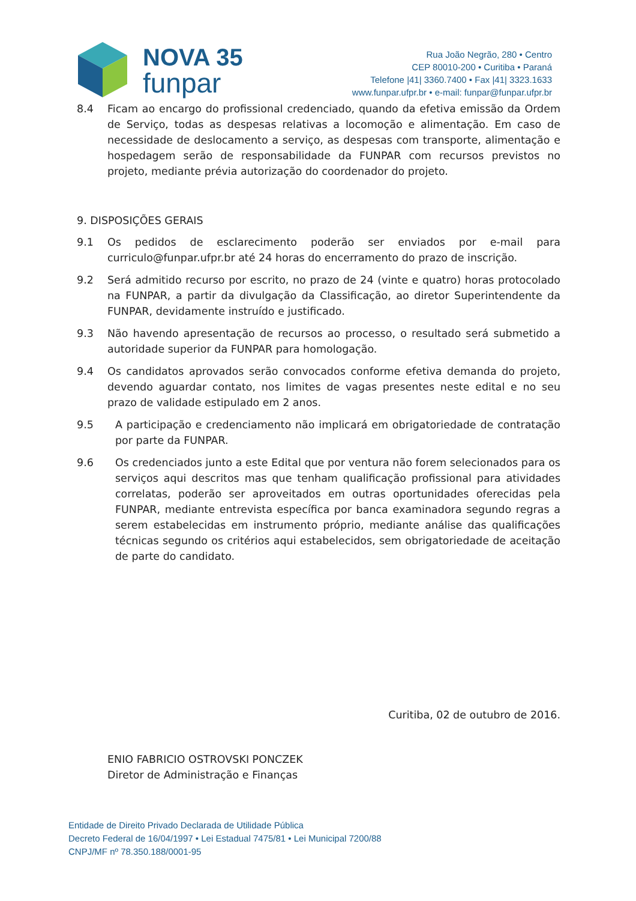NOVA 35
funpar
Rua João Negrão, 280 • Centro
CEP 80010-200 • Curitiba • Paraná
Telefone |41| 3360.7400 • Fax |41| 3323.1633
www.funpar.ufpr.br • e-mail: funpar@funpar.ufpr.br
8.4 Ficam ao encargo do profissional credenciado, quando da efetiva emissão da Ordem de Serviço, todas as despesas relativas a locomoção e alimentação. Em caso de necessidade de deslocamento a serviço, as despesas com transporte, alimentação e hospedagem serão de responsabilidade da FUNPAR com recursos previstos no projeto, mediante prévia autorização do coordenador do projeto.
9. DISPOSIÇÕES GERAIS
9.1 Os pedidos de esclarecimento poderão ser enviados por e-mail para curriculo@funpar.ufpr.br até 24 horas do encerramento do prazo de inscrição.
9.2 Será admitido recurso por escrito, no prazo de 24 (vinte e quatro) horas protocolado na FUNPAR, a partir da divulgação da Classificação, ao diretor Superintendente da FUNPAR, devidamente instruído e justificado.
9.3 Não havendo apresentação de recursos ao processo, o resultado será submetido a autoridade superior da FUNPAR para homologação.
9.4 Os candidatos aprovados serão convocados conforme efetiva demanda do projeto, devendo aguardar contato, nos limites de vagas presentes neste edital e no seu prazo de validade estipulado em 2 anos.
9.5 A participação e credenciamento não implicará em obrigatoriedade de contratação por parte da FUNPAR.
9.6 Os credenciados junto a este Edital que por ventura não forem selecionados para os serviços aqui descritos mas que tenham qualificação profissional para atividades correlatas, poderão ser aproveitados em outras oportunidades oferecidas pela FUNPAR, mediante entrevista específica por banca examinadora segundo regras a serem estabelecidas em instrumento próprio, mediante análise das qualificações técnicas segundo os critérios aqui estabelecidos, sem obrigatoriedade de aceitação de parte do candidato.
Curitiba, 02 de outubro de 2016.
ENIO FABRICIO OSTROVSKI PONCZEK
Diretor de Administração e Finanças
Entidade de Direito Privado Declarada de Utilidade Pública
Decreto Federal de 16/04/1997 • Lei Estadual 7475/81 • Lei Municipal 7200/88
CNPJ/MF nº 78.350.188/0001-95